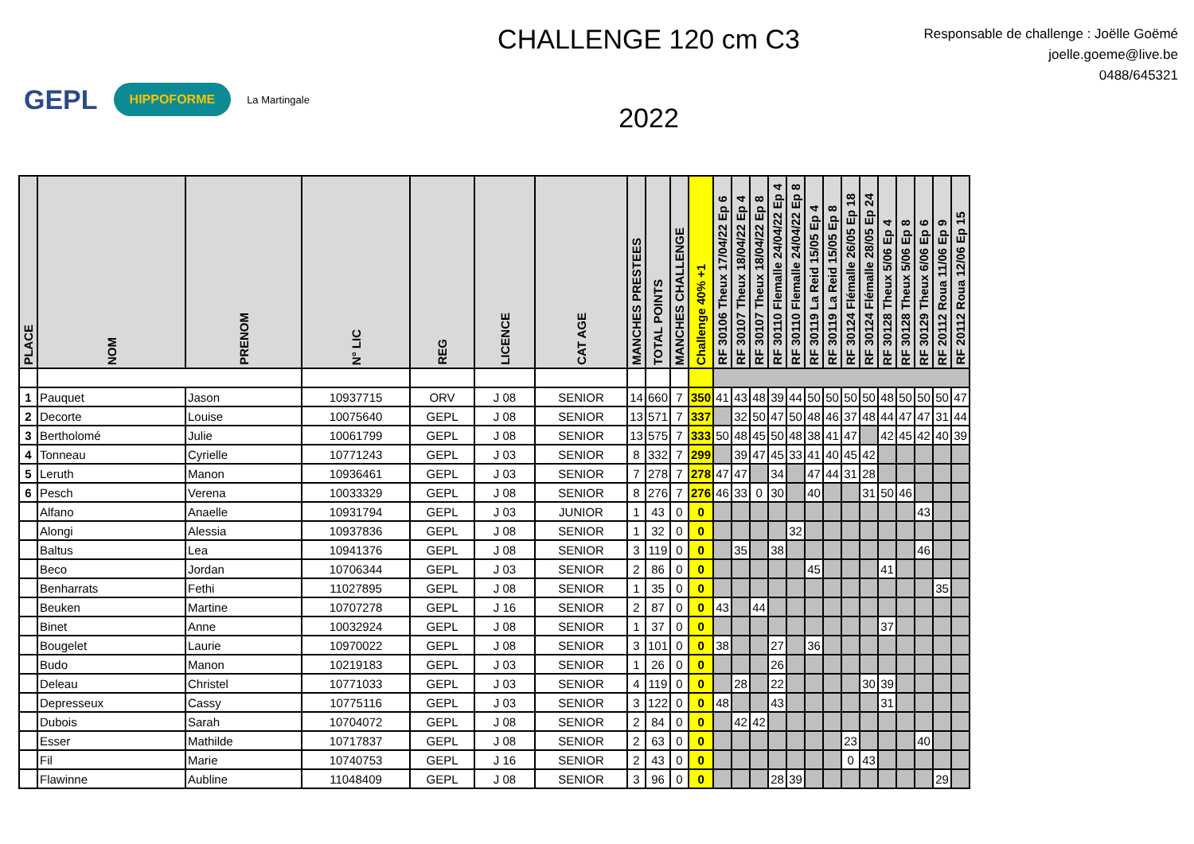GEPL
HIPPOFORME
La Martingale
CHALLENGE 120 cm C3
2022
Responsable de challenge : Joëlle Goëmé
joelle.goeme@live.be
0488/645321
| PLACE | NOM | PRENOM | N° LIC | REG | LICENCE | CAT AGE | MANCHES PRESTEES | TOTAL POINTS | MANCHES CHALLENGE | Challenge 40% +1 | RF 30106 Theux 17/04/22 Ep 6 | RF 30107 Theux 18/04/22 Ep 4 | RF 30107 Theux 18/04/22 Ep 8 | RF 30110 Flemalle 24/04/22 Ep 4 | RF 30110 Flemalle 24/04/22 Ep 8 | RF 30119 La Reid 15/05 Ep 4 | RF 30119 La Reid 15/05 Ep 8 | RF 30124 Flémalle 26/05 Ep 18 | RF 30124 Flémalle 28/05 Ep 24 | RF 30128 Theux 5/06 Ep 4 | RF 30128 Theux 5/06 Ep 8 | RF 30129 Theux 6/06 Ep 6 | RF 20112 Roua 11/06 Ep 9 | RF 20112 Roua 12/06 Ep 15 |
| --- | --- | --- | --- | --- | --- | --- | --- | --- | --- | --- | --- | --- | --- | --- | --- | --- | --- | --- | --- | --- | --- | --- | --- | --- |
| 1 | Pauquet | Jason | 10937715 | ORV | J 08 | SENIOR | 14 | 660 | 7 | 350 | 41 | 43 | 48 | 39 | 44 | 50 | 50 | 50 | 50 | 48 | 50 | 50 | 50 | 47 |
| 2 | Decorte | Louise | 10075640 | GEPL | J 08 | SENIOR | 13 | 571 | 7 | 337 | | 32 | 50 | 47 | 50 | 48 | 46 | 37 | 48 | 44 | 47 | 47 | 31 | 44 |
| 3 | Bertholomé | Julie | 10061799 | GEPL | J 08 | SENIOR | 13 | 575 | 7 | 333 | 50 | 48 | 45 | 50 | 48 | 38 | 41 | 47 | | 42 | 45 | 42 | 40 | 39 |
| 4 | Tonneau | Cyrielle | 10771243 | GEPL | J 03 | SENIOR | 8 | 332 | 7 | 299 | | 39 | 47 | 45 | 33 | 41 | 40 | 45 | 42 | | | | | |
| 5 | Leruth | Manon | 10936461 | GEPL | J 03 | SENIOR | 7 | 278 | 7 | 278 | 47 | 47 | | 34 | | 47 | 44 | 31 | 28 | | | | | |
| 6 | Pesch | Verena | 10033329 | GEPL | J 08 | SENIOR | 8 | 276 | 7 | 276 | 46 | 33 | 0 | 30 | | 40 | | | 31 | 50 | 46 | | | |
| | Alfano | Anaelle | 10931794 | GEPL | J 03 | JUNIOR | 1 | 43 | 0 | 0 | | | | | | | | | | | | 43 | | |
| | Alongi | Alessia | 10937836 | GEPL | J 08 | SENIOR | 1 | 32 | 0 | 0 | | | | | 32 | | | | | | | | | |
| | Baltus | Lea | 10941376 | GEPL | J 08 | SENIOR | 3 | 119 | 0 | 0 | | 35 | | 38 | | | | | | | | 46 | | |
| | Beco | Jordan | 10706344 | GEPL | J 03 | SENIOR | 2 | 86 | 0 | 0 | | | | | | 45 | | | | 41 | | | | |
| | Benharrats | Fethi | 11027895 | GEPL | J 08 | SENIOR | 1 | 35 | 0 | 0 | | | | | | | | | | | | | 35 | |
| | Beuken | Martine | 10707278 | GEPL | J 16 | SENIOR | 2 | 87 | 0 | 0 | 43 | | 44 | | | | | | | | | | | |
| | Binet | Anne | 10032924 | GEPL | J 08 | SENIOR | 1 | 37 | 0 | 0 | | | | | | | | | | 37 | | | | |
| | Bougelet | Laurie | 10970022 | GEPL | J 08 | SENIOR | 3 | 101 | 0 | 0 | 38 | | | 27 | | 36 | | | | | | | | |
| | Budo | Manon | 10219183 | GEPL | J 03 | SENIOR | 1 | 26 | 0 | 0 | | | | 26 | | | | | | | | | | |
| | Deleau | Christel | 10771033 | GEPL | J 03 | SENIOR | 4 | 119 | 0 | 0 | | 28 | | 22 | | | | | 30 | 39 | | | | |
| | Depresseux | Cassy | 10775116 | GEPL | J 03 | SENIOR | 3 | 122 | 0 | 0 | 48 | | | 43 | | | | | | 31 | | | | |
| | Dubois | Sarah | 10704072 | GEPL | J 08 | SENIOR | 2 | 84 | 0 | 0 | | 42 | 42 | | | | | | | | | | | |
| | Esser | Mathilde | 10717837 | GEPL | J 08 | SENIOR | 2 | 63 | 0 | 0 | | | | | | | | 23 | | | | 40 | | |
| | Fil | Marie | 10740753 | GEPL | J 16 | SENIOR | 2 | 43 | 0 | 0 | | | | | | | | 0 | 43 | | | | | |
| | Flawinne | Aubline | 11048409 | GEPL | J 08 | SENIOR | 3 | 96 | 0 | 0 | | | | 28 | 39 | | | | | | | | 29 | |